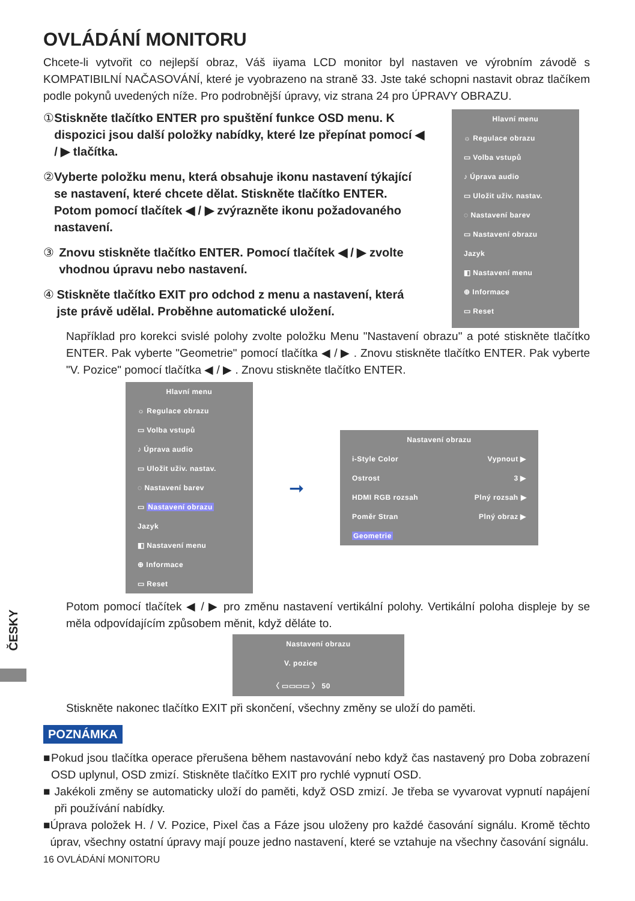ČESKY
OVLÁDÁNÍ MONITORU
Chcete-li vytvořit co nejlepší obraz, Váš iiyama LCD monitor byl nastaven ve výrobním závodě s KOMPATIBILNÍ NAČASOVÁNÍ, které je vyobrazeno na straně 33. Jste také schopni nastavit obraz tlačíkem podle pokynů uvedených níže. Pro podrobnější úpravy, viz strana 24 pro ÚPRAVY OBRAZU.
① Stiskněte tlačítko ENTER pro spuštění funkce OSD menu. K dispozici jsou další položky nabídky, které lze přepínat pomocí ◀ / ▶ tlačítka.
② Vyberte položku menu, která obsahuje ikonu nastavení týkající se nastavení, které chcete dělat. Stiskněte tlačítko ENTER. Potom pomocí tlačítek ◀ / ▶ zvýrazněte ikonu požadovaného nastavení.
③ Znovu stiskněte tlačítko ENTER. Pomocí tlačítek ◀ / ▶ zvolte vhodnou úpravu nebo nastavení.
④ Stiskněte tlačítko EXIT pro odchod z menu a nastavení, která jste právě udělal. Proběhne automatické uložení.
Hlavní menu
☼ Regulace obrazu
▭ Volba vstupů
♪ Úprava audio
▭ Uložit uživ. nastav.
◌ Nastavení barev
▭ Nastavení obrazu
Jazyk
◧ Nastavení menu
⊕ Informace
▭ Reset
Například pro korekci svislé polohy zvolte položku Menu "Nastavení obrazu" a poté stiskněte tlačítko ENTER. Pak vyberte "Geometrie" pomocí tlačítka ◀ / ▶ . Znovu stiskněte tlačítko ENTER. Pak vyberte "V. Pozice" pomocí tlačítka ◀ / ▶ . Znovu stiskněte tlačítko ENTER.
Hlavní menu
☼ Regulace obrazu
▭ Volba vstupů
♪ Úprava audio
▭ Uložit uživ. nastav.
◌ Nastavení barev
▭ Nastavení obrazu
Jazyk
◧ Nastavení menu
⊕ Informace
▭ Reset
➞
Nastavení obrazu
i-Style Color Vypnout ▶
Ostrost 3 ▶
HDMI RGB rozsah Plný rozsah ▶
Poměr Stran Plný obraz ▶
Geometrie
Potom pomocí tlačítek ◀ / ▶ pro změnu nastavení vertikální polohy. Vertikální poloha displeje by se měla odpovídajícím způsobem měnit, když děláte to.
Nastavení obrazu
V. pozice
〈 ▭▭▭▭ 〉 50
Stiskněte nakonec tlačítko EXIT při skončení, všechny změny se uloží do paměti.
POZNÁMKA
■ Pokud jsou tlačítka operace přerušena během nastavování nebo když čas nastavený pro Doba zobrazení OSD uplynul, OSD zmizí. Stiskněte tlačítko EXIT pro rychlé vypnutí OSD.
■ Jakékoli změny se automaticky uloží do paměti, když OSD zmizí. Je třeba se vyvarovat vypnutí napájení při používání nabídky.
■ Úprava položek H. / V. Pozice, Pixel čas a Fáze jsou uloženy pro každé časování signálu. Kromě těchto úprav, všechny ostatní úpravy mají pouze jedno nastavení, které se vztahuje na všechny časování signálu.
16 OVLÁDÁNÍ MONITORU